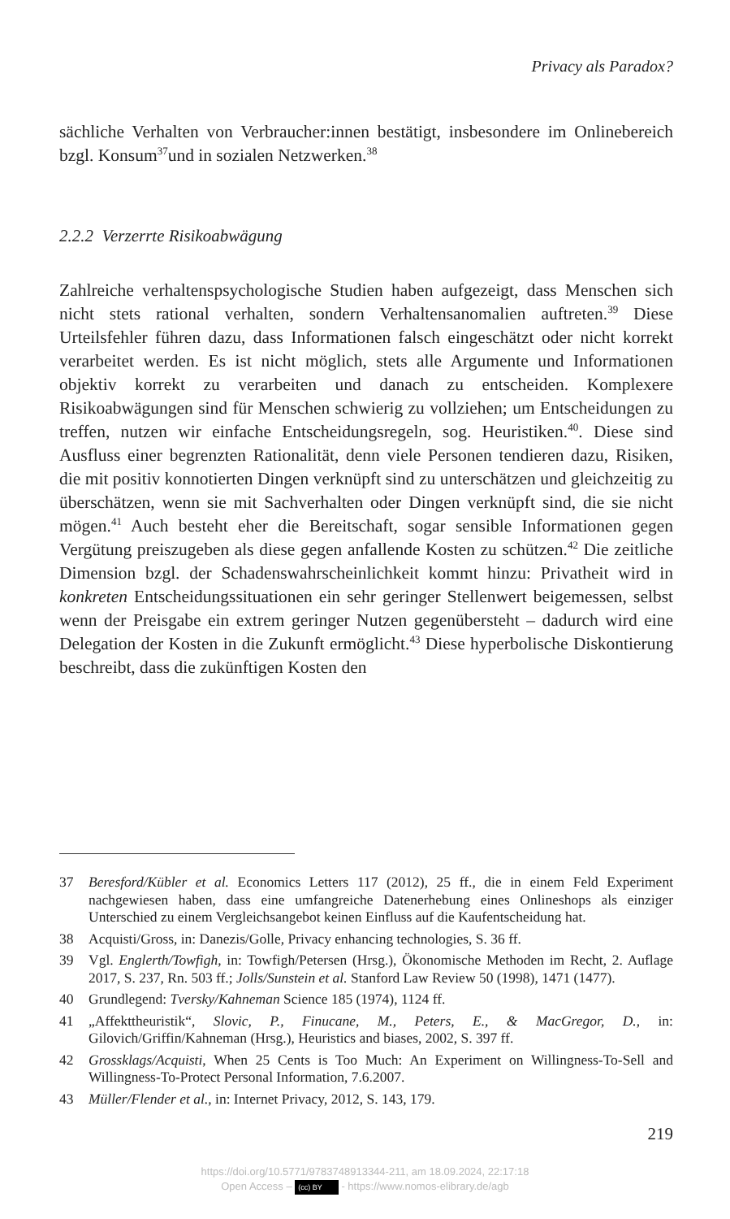Privacy als Paradox?
sächliche Verhalten von Verbraucher:innen bestätigt, insbesondere im Onlinebereich bzgl. Konsum<sup>37</sup>und in sozialen Netzwerken.<sup>38</sup>
2.2.2 Verzerrte Risikoabwägung
Zahlreiche verhaltenspsychologische Studien haben aufgezeigt, dass Menschen sich nicht stets rational verhalten, sondern Verhaltensanomalien auftreten.<sup>39</sup> Diese Urteilsfehler führen dazu, dass Informationen falsch eingeschätzt oder nicht korrekt verarbeitet werden. Es ist nicht möglich, stets alle Argumente und Informationen objektiv korrekt zu verarbeiten und danach zu entscheiden. Komplexere Risikoabwägungen sind für Menschen schwierig zu vollziehen; um Entscheidungen zu treffen, nutzen wir einfache Entscheidungsregeln, sog. Heuristiken.<sup>40</sup>. Diese sind Ausfluss einer begrenzten Rationalität, denn viele Personen tendieren dazu, Risiken, die mit positiv konnotierten Dingen verknüpft sind zu unterschätzen und gleichzeitig zu überschätzen, wenn sie mit Sachverhalten oder Dingen verknüpft sind, die sie nicht mögen.<sup>41</sup> Auch besteht eher die Bereitschaft, sogar sensible Informationen gegen Vergütung preiszugeben als diese gegen anfallende Kosten zu schützen.<sup>42</sup> Die zeitliche Dimension bzgl. der Schadenswahrscheinlichkeit kommt hinzu: Privatheit wird in konkreten Entscheidungssituationen ein sehr geringer Stellenwert beigemessen, selbst wenn der Preisgabe ein extrem geringer Nutzen gegenübersteht – dadurch wird eine Delegation der Kosten in die Zukunft ermöglicht.<sup>43</sup> Diese hyperbolische Diskontierung beschreibt, dass die zukünftigen Kosten den
37 Beresford/Kübler et al. Economics Letters 117 (2012), 25 ff., die in einem Feld Experiment nachgewiesen haben, dass eine umfangreiche Datenerhebung eines Onlineshops als einziger Unterschied zu einem Vergleichsangebot keinen Einfluss auf die Kaufentscheidung hat.
38 Acquisti/Gross, in: Danezis/Golle, Privacy enhancing technologies, S. 36 ff.
39 Vgl. Englerth/Towfigh, in: Towfigh/Petersen (Hrsg.), Ökonomische Methoden im Recht, 2. Auflage 2017, S. 237, Rn. 503 ff.; Jolls/Sunstein et al. Stanford Law Review 50 (1998), 1471 (1477).
40 Grundlegend: Tversky/Kahneman Science 185 (1974), 1124 ff.
41 „Affekttheuristik“, Slovic, P., Finucane, M., Peters, E., & MacGregor, D., in: Gilovich/Griffin/Kahneman (Hrsg.), Heuristics and biases, 2002, S. 397 ff.
42 Grossklags/Acquisti, When 25 Cents is Too Much: An Experiment on Willingness-To-Sell and Willingness-To-Protect Personal Information, 7.6.2007.
43 Müller/Flender et al., in: Internet Privacy, 2012, S. 143, 179.
219
https://doi.org/10.5771/9783748913344-211, am 18.09.2024, 22:17:18
Open Access – (cc) BY - https://www.nomos-elibrary.de/agb